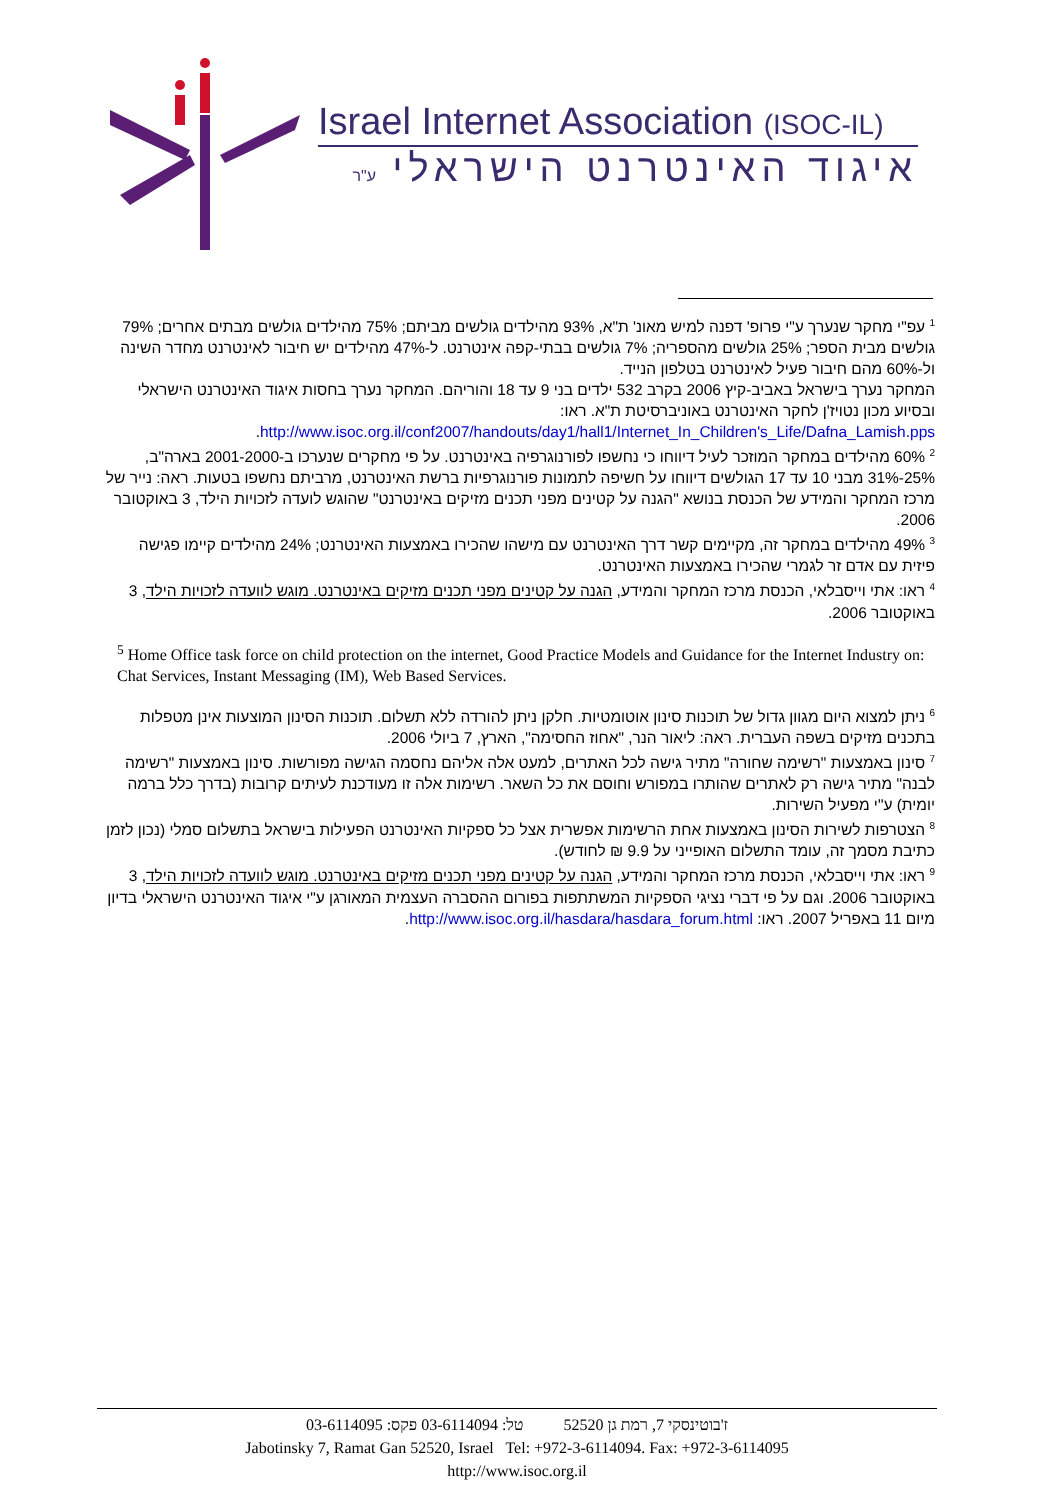Israel Internet Association (ISOC-IL)
איגוד האינטרנט הישראלי ע"ר
<sup>1</sup> עפ"י מחקר שנערך ע"י פרופ' דפנה למיש מאונ' ת"א, 93% מהילדים גולשים מביתם; 75% מהילדים גולשים מבתים אחרים; 79% גולשים מבית הספר; 25% גולשים מהספריה; 7% גולשים בבתי-קפה אינטרנט. ל-47% מהילדים יש חיבור לאינטרנט מחדר השינה ול-60% מהם חיבור פעיל לאינטרנט בטלפון הנייד.
המחקר נערך בישראל באביב-קיץ 2006 בקרב 532 ילדים בני 9 עד 18 והוריהם. המחקר נערך בחסות איגוד האינטרנט הישראלי ובסיוע מכון נטויז'ן לחקר האינטרנט באוניברסיטת ת"א. ראו:
http://www.isoc.org.il/conf2007/handouts/day1/hall1/Internet_In_Children's_Life/Dafna_Lamish.pps.
<sup>2</sup> 60% מהילדים במחקר המוזכר לעיל דיווחו כי נחשפו לפורנוגרפיה באינטרנט. על פי מחקרים שנערכו ב-2001-2000 בארה"ב, 25%-31% מבני 10 עד 17 הגולשים דיווחו על חשיפה לתמונות פורנוגרפיות ברשת האינטרנט, מרביתם נחשפו בטעות. ראה: נייר של מרכז המחקר והמידע של הכנסת בנושא "הגנה על קטינים מפני תכנים מזיקים באינטרנט" שהוגש לועדה לזכויות הילד, 3 באוקטובר 2006.
<sup>3</sup> 49% מהילדים במחקר זה, מקיימים קשר דרך האינטרנט עם מישהו שהכירו באמצעות האינטרנט; 24% מהילדים קיימו פגישה פיזית עם אדם זר לגמרי שהכירו באמצעות האינטרנט.
<sup>4</sup> ראו: אתי וייסבלאי, הכנסת מרכז המחקר והמידע, הגנה על קטינים מפני תכנים מזיקים באינטרנט. מוגש לוועדה לזכויות הילד, 3 באוקטובר 2006.
<sup>5</sup> Home Office task force on child protection on the internet, Good Practice Models and Guidance for the Internet Industry on: Chat Services, Instant Messaging (IM), Web Based Services.
<sup>6</sup> ניתן למצוא היום מגוון גדול של תוכנות סינון אוטומטיות. חלקן ניתן להורדה ללא תשלום. תוכנות הסינון המוצעות אינן מטפלות בתכנים מזיקים בשפה העברית. ראה: ליאור הנר, "אחוז החסימה", הארץ, 7 ביולי 2006.
<sup>7</sup> סינון באמצעות "רשימה שחורה" מתיר גישה לכל האתרים, למעט אלה אליהם נחסמה הגישה מפורשות. סינון באמצעות "רשימה לבנה" מתיר גישה רק לאתרים שהותרו במפורש וחוסם את כל השאר. רשימות אלה זו מעודכנת לעיתים קרובות (בדרך כלל ברמה יומית) ע"י מפעיל השירות.
<sup>8</sup> הצטרפות לשירות הסינון באמצעות אחת הרשימות אפשרית אצל כל ספקיות האינטרנט הפעילות בישראל בתשלום סמלי (נכון לזמן כתיבת מסמך זה, עומד התשלום האופייני על 9.9 ₪ לחודש).
<sup>9</sup> ראו: אתי וייסבלאי, הכנסת מרכז המחקר והמידע, הגנה על קטינים מפני תכנים מזיקים באינטרנט. מוגש לוועדה לזכויות הילד, 3 באוקטובר 2006. וגם על פי דברי נציגי הספקיות המשתתפות בפורום ההסברה העצמית המאורגן ע"י איגוד האינטרנט הישראלי בדיון מיום 11 באפריל 2007. ראו: http://www.isoc.org.il/hasdara/hasdara_forum.html.
ז'בוטינסקי 7, רמת גן 52520 טל: 03-6114094 פקס: 03-6114095
Jabotinsky 7, Ramat Gan 52520, Israel Tel: +972-3-6114094. Fax: +972-3-6114095
http://www.isoc.org.il